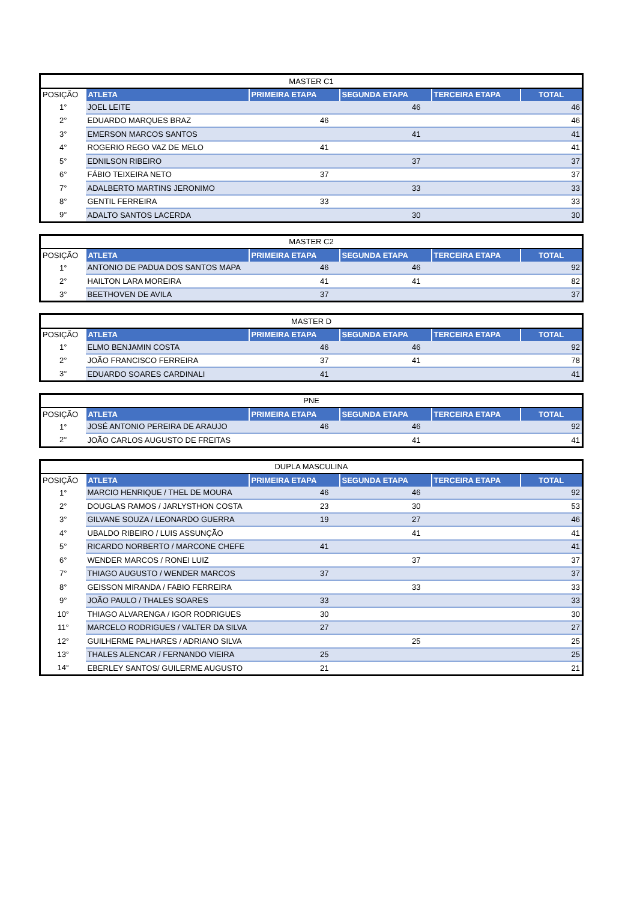| MASTER C1 | | | | | |
| --- | --- | --- | --- | --- | --- |
| POSIÇÃO | ATLETA | PRIMEIRA ETAPA | SEGUNDA ETAPA | TERCEIRA ETAPA | TOTAL |
| 1° | JOEL LEITE | | 46 | | 46 |
| 2° | EDUARDO MARQUES BRAZ | 46 | | | 46 |
| 3° | EMERSON MARCOS SANTOS | | 41 | | 41 |
| 4° | ROGERIO REGO VAZ DE MELO | 41 | | | 41 |
| 5° | EDNILSON RIBEIRO | | 37 | | 37 |
| 6° | FÁBIO TEIXEIRA NETO | 37 | | | 37 |
| 7° | ADALBERTO MARTINS JERONIMO | | 33 | | 33 |
| 8° | GENTIL FERREIRA | 33 | | | 33 |
| 9° | ADALTO SANTOS LACERDA | | 30 | | 30 |
| MASTER C2 | | | | | |
| --- | --- | --- | --- | --- | --- |
| POSIÇÃO | ATLETA | PRIMEIRA ETAPA | SEGUNDA ETAPA | TERCEIRA ETAPA | TOTAL |
| 1° | ANTONIO DE PADUA DOS SANTOS MAPA | 46 | 46 | | 92 |
| 2° | HAILTON LARA MOREIRA | 41 | 41 | | 82 |
| 3° | BEETHOVEN DE AVILA | 37 | | | 37 |
| MASTER D | | | | | |
| --- | --- | --- | --- | --- | --- |
| POSIÇÃO | ATLETA | PRIMEIRA ETAPA | SEGUNDA ETAPA | TERCEIRA ETAPA | TOTAL |
| 1° | ELMO BENJAMIN COSTA | 46 | 46 | | 92 |
| 2° | JOÃO FRANCISCO FERREIRA | 37 | 41 | | 78 |
| 3° | EDUARDO SOARES CARDINALI | 41 | | | 41 |
| PNE | | | | | |
| --- | --- | --- | --- | --- | --- |
| POSIÇÃO | ATLETA | PRIMEIRA ETAPA | SEGUNDA ETAPA | TERCEIRA ETAPA | TOTAL |
| 1° | JOSÉ ANTONIO PEREIRA DE ARAUJO | 46 | 46 | | 92 |
| 2° | JOÃO CARLOS AUGUSTO DE FREITAS | | 41 | | 41 |
| DUPLA MASCULINA | | | | | |
| --- | --- | --- | --- | --- | --- |
| POSIÇÃO | ATLETA | PRIMEIRA ETAPA | SEGUNDA ETAPA | TERCEIRA ETAPA | TOTAL |
| 1° | MARCIO HENRIQUE / THEL DE MOURA | 46 | 46 | | 92 |
| 2° | DOUGLAS RAMOS / JARLYSTHON COSTA | 23 | 30 | | 53 |
| 3° | GILVANE SOUZA / LEONARDO GUERRA | 19 | 27 | | 46 |
| 4° | UBALDO RIBEIRO / LUIS ASSUNÇÃO | | 41 | | 41 |
| 5° | RICARDO NORBERTO / MARCONE CHEFE | 41 | | | 41 |
| 6° | WENDER MARCOS / RONEI LUIZ | | 37 | | 37 |
| 7° | THIAGO AUGUSTO / WENDER MARCOS | 37 | | | 37 |
| 8° | GEISSON MIRANDA / FABIO FERREIRA | | 33 | | 33 |
| 9° | JOÃO PAULO / THALES SOARES | 33 | | | 33 |
| 10° | THIAGO ALVARENGA / IGOR RODRIGUES | 30 | | | 30 |
| 11° | MARCELO RODRIGUES / VALTER DA SILVA | 27 | | | 27 |
| 12° | GUILHERME PALHARES / ADRIANO SILVA | | 25 | | 25 |
| 13° | THALES ALENCAR / FERNANDO VIEIRA | 25 | | | 25 |
| 14° | EBERLEY SANTOS/ GUILERME AUGUSTO | 21 | | | 21 |